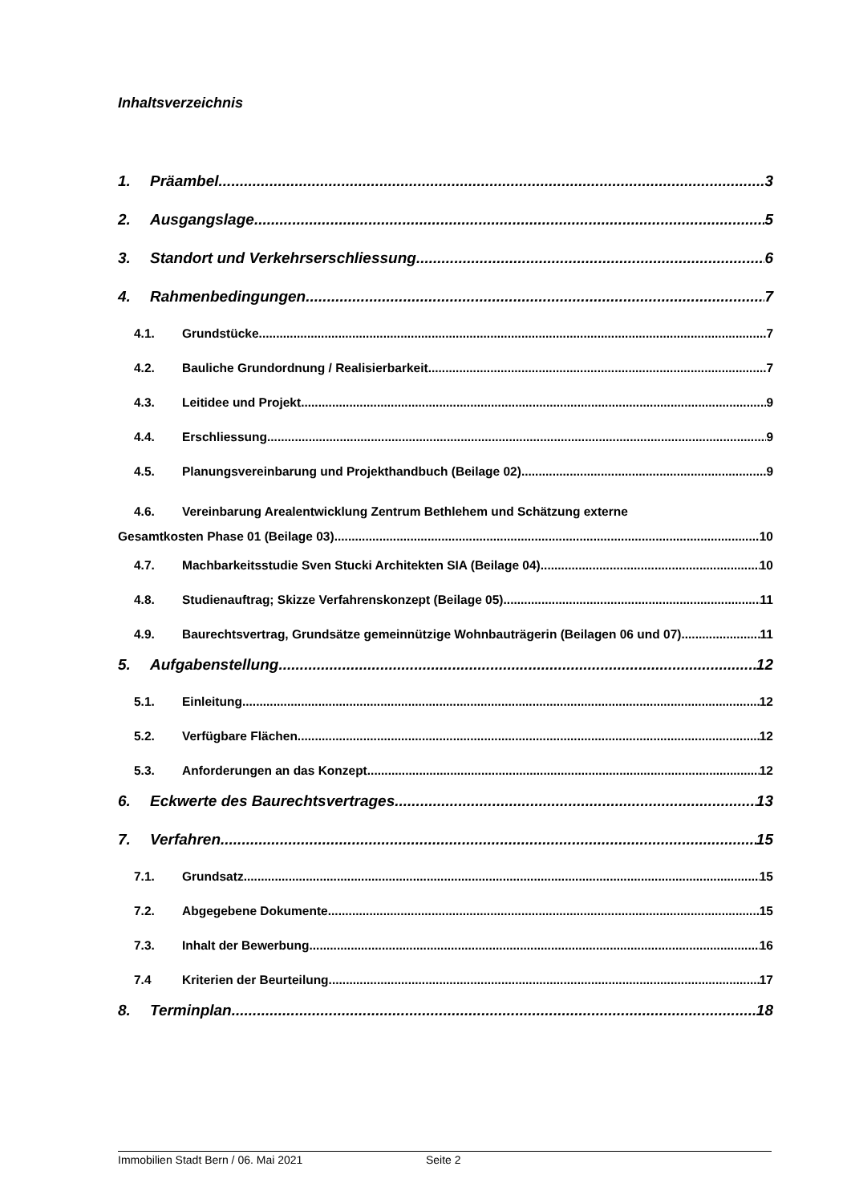Inhaltsverzeichnis
1. Präambel 3
2. Ausgangslage 5
3. Standort und Verkehrserschliessung 6
4. Rahmenbedingungen 7
4.1. Grundstücke 7
4.2. Bauliche Grundordnung / Realisierbarkeit 7
4.3. Leitidee und Projekt 9
4.4. Erschliessung 9
4.5. Planungsvereinbarung und Projekthandbuch (Beilage 02) 9
4.6. Vereinbarung Arealentwicklung Zentrum Bethlehem und Schätzung externe
Gesamtkosten Phase 01 (Beilage 03) 10
4.7. Machbarkeitsstudie Sven Stucki Architekten SIA (Beilage 04) 10
4.8. Studienauftrag; Skizze Verfahrenskonzept (Beilage 05) 11
4.9. Baurechtsvertrag, Grundsätze gemeinnützige Wohnbauträgerin (Beilagen 06 und 07) 11
5. Aufgabenstellung 12
5.1. Einleitung 12
5.2. Verfügbare Flächen 12
5.3. Anforderungen an das Konzept 12
6. Eckwerte des Baurechtsvertrages 13
7. Verfahren 15
7.1. Grundsatz 15
7.2. Abgegebene Dokumente 15
7.3. Inhalt der Bewerbung 16
7.4 Kriterien der Beurteilung 17
8. Terminplan 18
Immobilien Stadt Bern / 06. Mai 2021 Seite 2